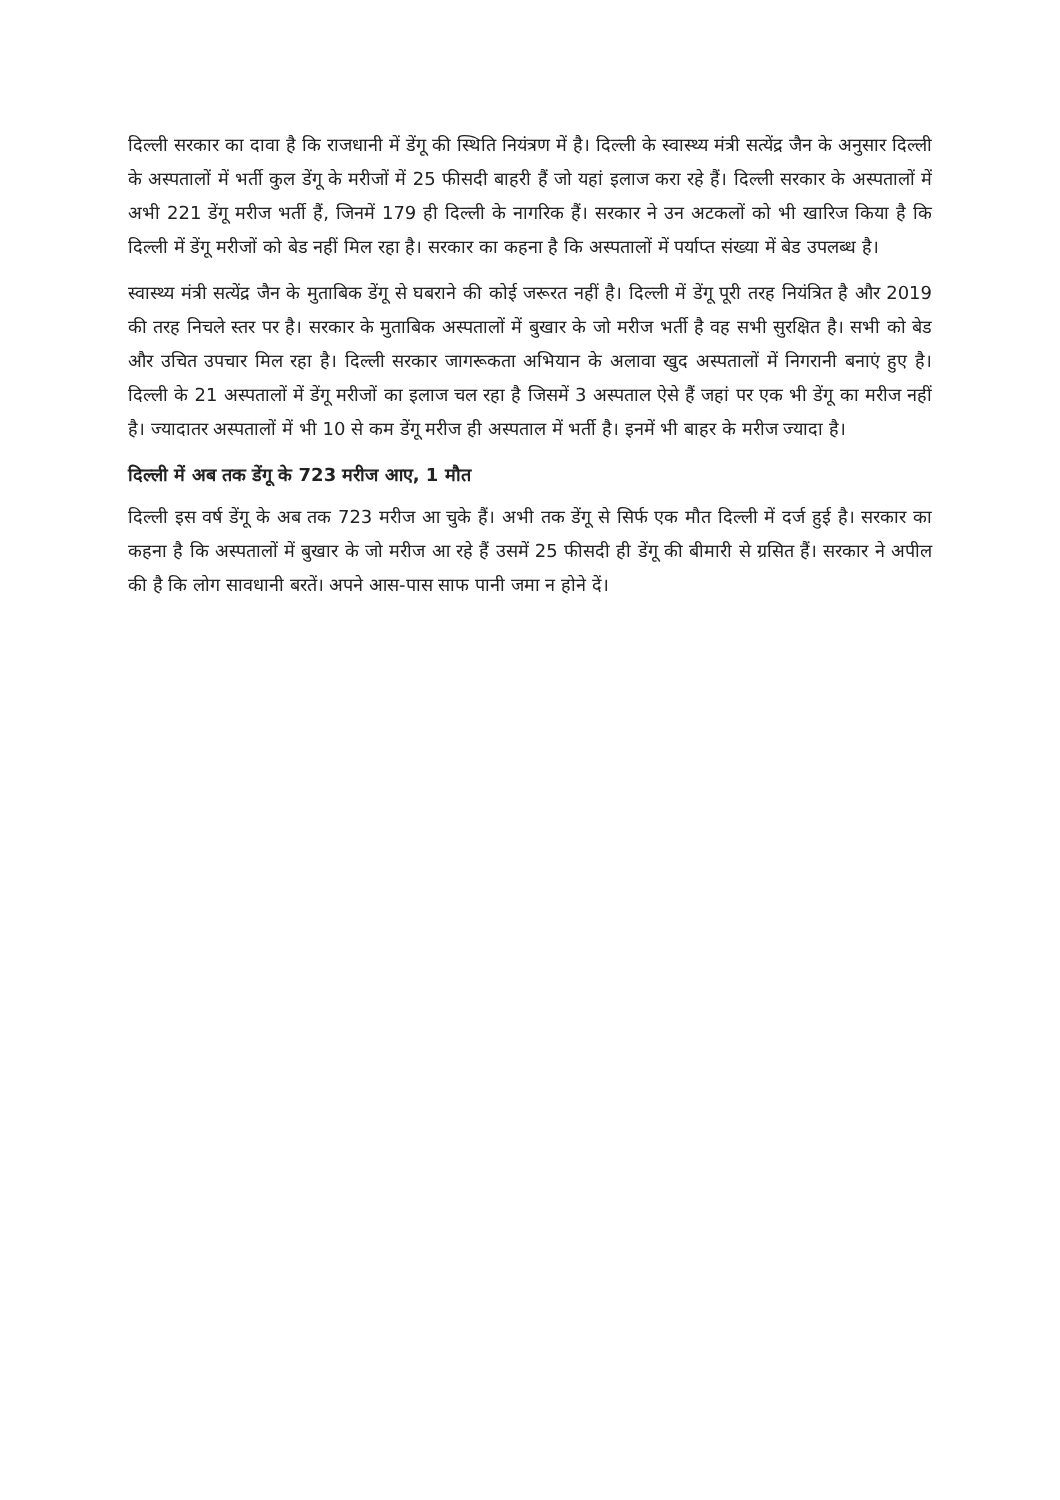दिल्ली सरकार का दावा है कि राजधानी में डेंगू की स्थिति नियंत्रण में है। दिल्ली के स्वास्थ्य मंत्री सत्येंद्र जैन के अनुसार दिल्ली के अस्पतालों में भर्ती कुल डेंगू के मरीजों में 25 फीसदी बाहरी हैं जो यहां इलाज करा रहे हैं। दिल्ली सरकार के अस्पतालों में अभी 221 डेंगू मरीज भर्ती हैं, जिनमें 179 ही दिल्ली के नागरिक हैं। सरकार ने उन अटकलों को भी खारिज किया है कि दिल्ली में डेंगू मरीजों को बेड नहीं मिल रहा है। सरकार का कहना है कि अस्पतालों में पर्याप्त संख्या में बेड उपलब्ध है।
स्वास्थ्य मंत्री सत्येंद्र जैन के मुताबिक डेंगू से घबराने की कोई जरूरत नहीं है। दिल्ली में डेंगू पूरी तरह नियंत्रित है और 2019 की तरह निचले स्तर पर है। सरकार के मुताबिक अस्पतालों में बुखार के जो मरीज भर्ती है वह सभी सुरक्षित है। सभी को बेड और उचित उपचार मिल रहा है। दिल्ली सरकार जागरूकता अभियान के अलावा खुद अस्पतालों में निगरानी बनाएं हुए है। दिल्ली के 21 अस्पतालों में डेंगू मरीजों का इलाज चल रहा है जिसमें 3 अस्पताल ऐसे हैं जहां पर एक भी डेंगू का मरीज नहीं है। ज्यादातर अस्पतालों में भी 10 से कम डेंगू मरीज ही अस्पताल में भर्ती है। इनमें भी बाहर के मरीज ज्यादा है।
दिल्ली में अब तक डेंगू के 723 मरीज आए, 1 मौत
दिल्ली इस वर्ष डेंगू के अब तक 723 मरीज आ चुके हैं। अभी तक डेंगू से सिर्फ एक मौत दिल्ली में दर्ज हुई है। सरकार का कहना है कि अस्पतालों में बुखार के जो मरीज आ रहे हैं उसमें 25 फीसदी ही डेंगू की बीमारी से ग्रसित हैं। सरकार ने अपील की है कि लोग सावधानी बरतें। अपने आस-पास साफ पानी जमा न होने दें।